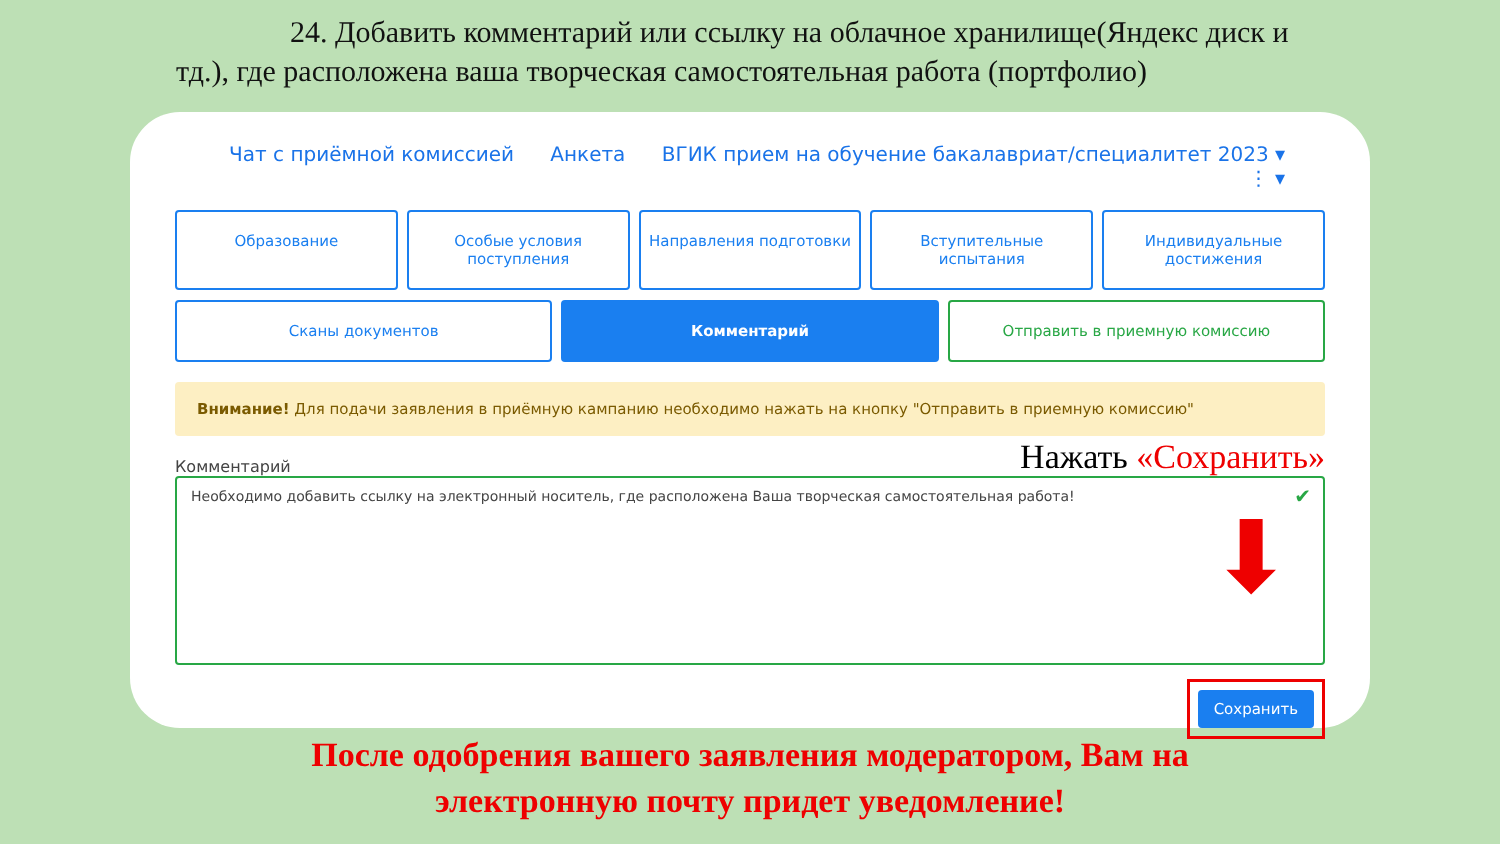24. Добавить комментарий или ссылку на облачное хранилище(Яндекс диск и тд.), где расположена ваша творческая самостоятельная работа (портфолио)
Чат с приёмной комиссией Анкета ВГИК прием на обучение бакалавриат/специалитет 2023 ▾ ⋮ ▾
Образование Особые условия поступления Направления подготовки Вступительные испытания Индивидуальные достижения
Сканы документов Комментарий Отправить в приемную комиссию
Внимание! Для подачи заявления в приёмную кампанию необходимо нажать на кнопку "Отправить в приемную комиссию"
Комментарий
Нажать «Сохранить»
Необходимо добавить ссылку на электронный носитель, где расположена Ваша творческая самостоятельная работа! ✔
⬇
Сохранить
После одобрения вашего заявления модератором, Вам на
электронную почту придет уведомление!